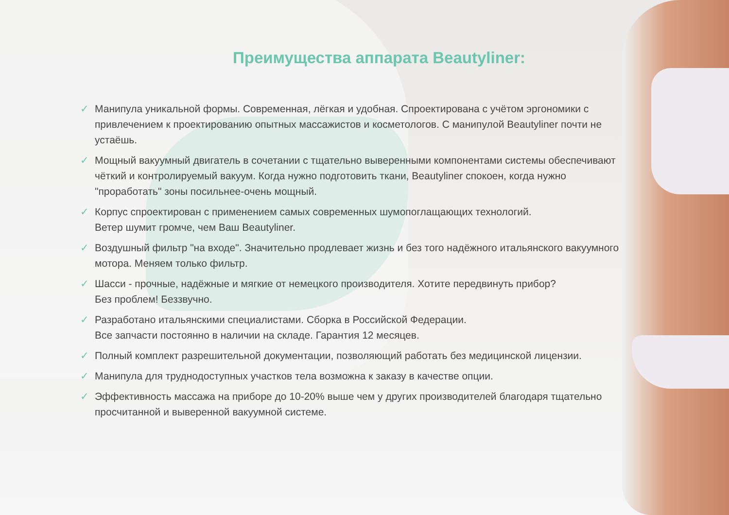Преимущества аппарата Beautyliner:
✓ Манипула уникальной формы. Современная, лёгкая и удобная. Спроектирована с учётом эргономики с привлечением к проектированию опытных массажистов и косметологов. С манипулой Beautyliner почти не устаёшь.
✓ Мощный вакуумный двигатель в сочетании с тщательно выверенными компонентами системы обеспечивают чёткий и контролируемый вакуум. Когда нужно подготовить ткани, Beautyliner спокоен, когда нужно "проработать" зоны посильнее-очень мощный.
✓ Корпус спроектирован с применением самых современных шумопоглащающих технологий.
Ветер шумит громче, чем Ваш Beautyliner.
✓ Воздушный фильтр "на входе". Значительно продлевает жизнь и без того надёжного итальянского вакуумного мотора. Меняем только фильтр.
✓ Шасси - прочные, надёжные и мягкие от немецкого производителя. Хотите передвинуть прибор?
Без проблем! Беззвучно.
✓ Разработано итальянскими специалистами. Сборка в Российской Федерации.
Все запчасти постоянно в наличии на складе. Гарантия 12 месяцев.
✓ Полный комплект разрешительной документации, позволяющий работать без медицинской лицензии.
✓ Манипула для труднодоступных участков тела возможна к заказу в качестве опции.
✓ Эффективность массажа на приборе до 10-20% выше чем у других производителей благодаря тщательно просчитанной и выверенной вакуумной системе.